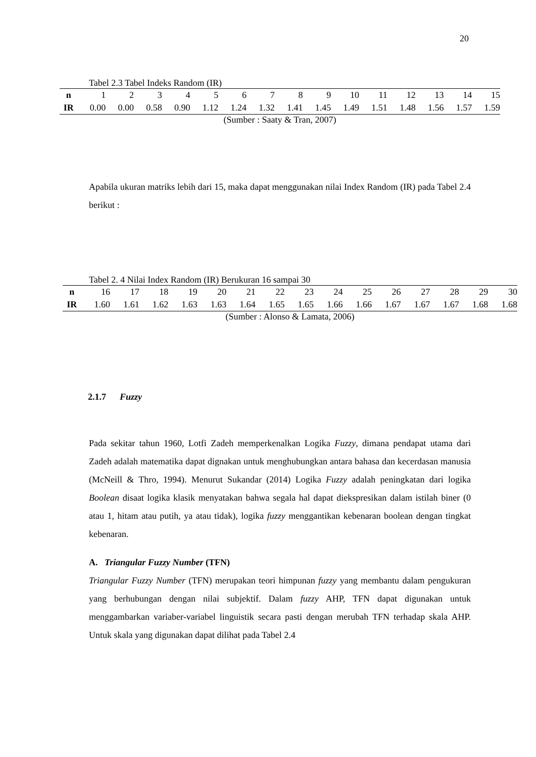20
Tabel 2.3 Tabel Indeks Random (IR)
| n | 1 | 2 | 3 | 4 | 5 | 6 | 7 | 8 | 9 | 10 | 11 | 12 | 13 | 14 | 15 |
| IR | 0.00 | 0.00 | 0.58 | 0.90 | 1.12 | 1.24 | 1.32 | 1.41 | 1.45 | 1.49 | 1.51 | 1.48 | 1.56 | 1.57 | 1.59 |
(Sumber : Saaty & Tran, 2007)
Apabila ukuran matriks lebih dari 15, maka dapat menggunakan nilai Index Random (IR) pada Tabel 2.4 berikut :
Tabel 2. 4 Nilai Index Random (IR) Berukuran 16 sampai 30
| n | 16 | 17 | 18 | 19 | 20 | 21 | 22 | 23 | 24 | 25 | 26 | 27 | 28 | 29 | 30 |
| IR | 1.60 | 1.61 | 1.62 | 1.63 | 1.63 | 1.64 | 1.65 | 1.65 | 1.66 | 1.66 | 1.67 | 1.67 | 1.67 | 1.68 | 1.68 |
(Sumber : Alonso & Lamata, 2006)
2.1.7 Fuzzy
Pada sekitar tahun 1960, Lotfi Zadeh memperkenalkan Logika Fuzzy, dimana pendapat utama dari Zadeh adalah matematika dapat dignakan untuk menghubungkan antara bahasa dan kecerdasan manusia (McNeill & Thro, 1994). Menurut Sukandar (2014) Logika Fuzzy adalah peningkatan dari logika Boolean disaat logika klasik menyatakan bahwa segala hal dapat diekspresikan dalam istilah biner (0 atau 1, hitam atau putih, ya atau tidak), logika fuzzy menggantikan kebenaran boolean dengan tingkat kebenaran.
A. Triangular Fuzzy Number (TFN)
Triangular Fuzzy Number (TFN) merupakan teori himpunan fuzzy yang membantu dalam pengukuran yang berhubungan dengan nilai subjektif. Dalam fuzzy AHP, TFN dapat digunakan untuk menggambarkan variaber-variabel linguistik secara pasti dengan merubah TFN terhadap skala AHP. Untuk skala yang digunakan dapat dilihat pada Tabel 2.4